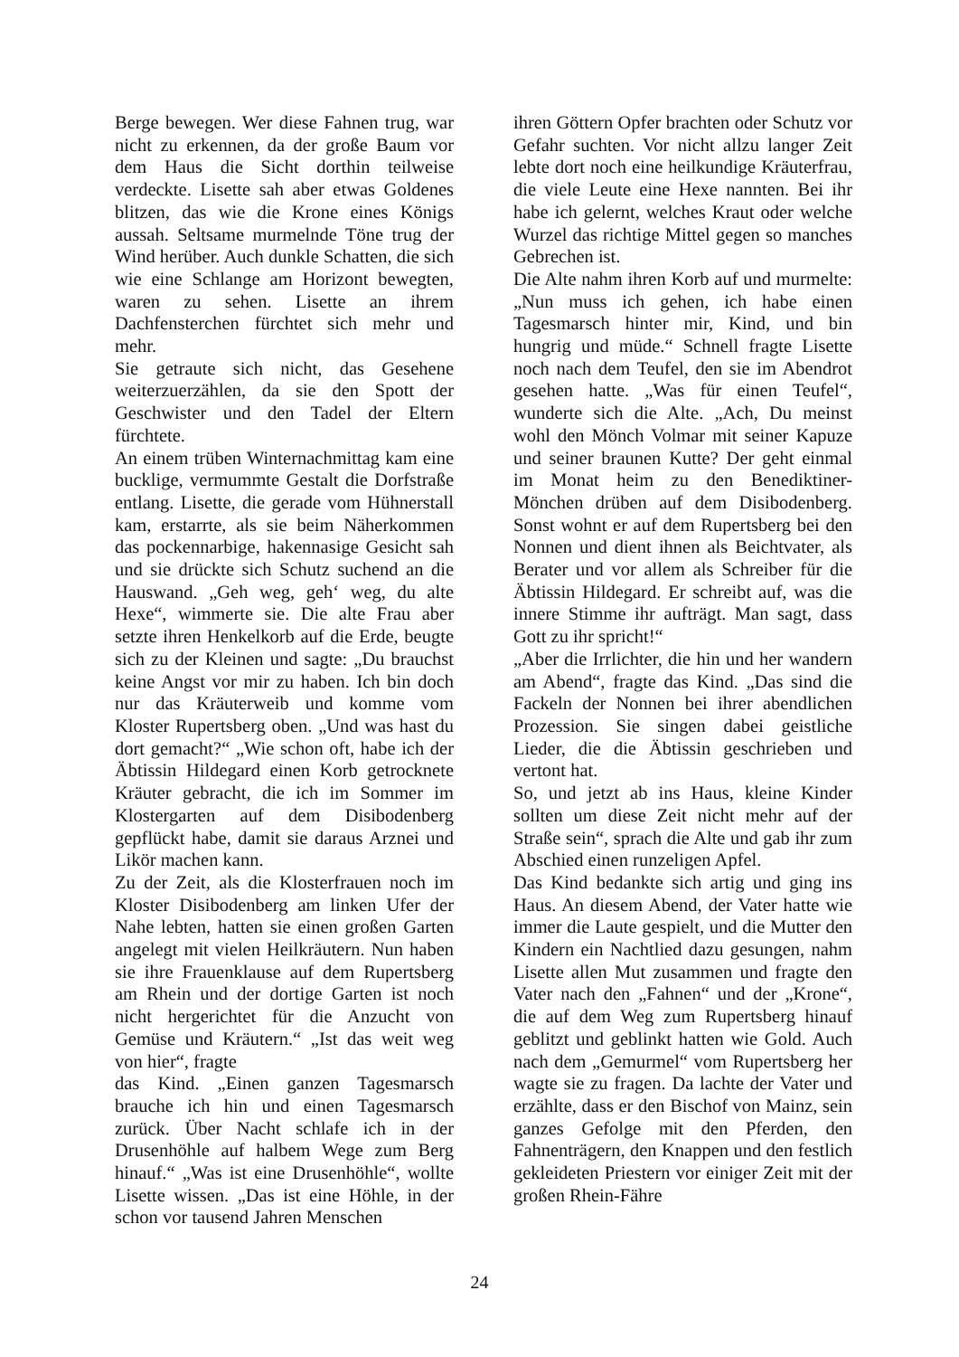Berge bewegen. Wer diese Fahnen trug, war nicht zu erkennen, da der große Baum vor dem Haus die Sicht dorthin teilweise verdeckte. Lisette sah aber etwas Goldenes blitzen, das wie die Krone eines Königs aussah. Seltsame murmelnde Töne trug der Wind herüber. Auch dunkle Schatten, die sich wie eine Schlange am Horizont bewegten, waren zu sehen. Lisette an ihrem Dachfensterchen fürchtet sich mehr und mehr.
Sie getraute sich nicht, das Gesehene weiterzuerzählen, da sie den Spott der Geschwister und den Tadel der Eltern fürchtete.
An einem trüben Winternachmittag kam eine bucklige, vermummte Gestalt die Dorfstraße entlang. Lisette, die gerade vom Hühnerstall kam, erstarrte, als sie beim Näherkommen das pockennarbige, hakennasige Gesicht sah und sie drückte sich Schutz suchend an die Hauswand. „Geh weg, geh‘ weg, du alte Hexe“, wimmerte sie. Die alte Frau aber setzte ihren Henkelkorb auf die Erde, beugte sich zu der Kleinen und sagte: „Du brauchst keine Angst vor mir zu haben. Ich bin doch nur das Kräuterweib und komme vom Kloster Rupertsberg oben. „Und was hast du dort gemacht?“ „Wie schon oft, habe ich der Äbtissin Hildegard einen Korb getrocknete Kräuter gebracht, die ich im Sommer im Klostergarten auf dem Disibodenberg gepflückt habe, damit sie daraus Arznei und Likör machen kann.
Zu der Zeit, als die Klosterfrauen noch im Kloster Disibodenberg am linken Ufer der Nahe lebten, hatten sie einen großen Garten angelegt mit vielen Heilkräutern. Nun haben sie ihre Frauenklause auf dem Rupertsberg am Rhein und der dortige Garten ist noch nicht hergerichtet für die Anzucht von Gemüse und Kräutern.“ „Ist das weit weg von hier“, fragte
das Kind. „Einen ganzen Tagesmarsch brauche ich hin und einen Tagesmarsch zurück. Über Nacht schlafe ich in der Drusenhöhle auf halbem Wege zum Berg hinauf.“ „Was ist eine Drusenhöhle“, wollte Lisette wissen. „Das ist eine Höhle, in der schon vor tausend Jahren Menschen
ihren Göttern Opfer brachten oder Schutz vor Gefahr suchten. Vor nicht allzu langer Zeit lebte dort noch eine heilkundige Kräuterfrau, die viele Leute eine Hexe nannten. Bei ihr habe ich gelernt, welches Kraut oder welche Wurzel das richtige Mittel gegen so manches Gebrechen ist.
Die Alte nahm ihren Korb auf und murmelte: „Nun muss ich gehen, ich habe einen Tagesmarsch hinter mir, Kind, und bin hungrig und müde.“ Schnell fragte Lisette noch nach dem Teufel, den sie im Abendrot gesehen hatte. „Was für einen Teufel“, wunderte sich die Alte. „Ach, Du meinst wohl den Mönch Volmar mit seiner Kapuze und seiner braunen Kutte? Der geht einmal im Monat heim zu den Benediktiner-Mönchen drüben auf dem Disibodenberg. Sonst wohnt er auf dem Rupertsberg bei den Nonnen und dient ihnen als Beichtvater, als Berater und vor allem als Schreiber für die Äbtissin Hildegard. Er schreibt auf, was die innere Stimme ihr aufträgt. Man sagt, dass Gott zu ihr spricht!“
„Aber die Irrlichter, die hin und her wandern am Abend“, fragte das Kind. „Das sind die Fackeln der Nonnen bei ihrer abendlichen Prozession. Sie singen dabei geistliche Lieder, die die Äbtissin geschrieben und vertont hat.
So, und jetzt ab ins Haus, kleine Kinder sollten um diese Zeit nicht mehr auf der Straße sein“, sprach die Alte und gab ihr zum Abschied einen runzeligen Apfel.
Das Kind bedankte sich artig und ging ins Haus. An diesem Abend, der Vater hatte wie immer die Laute gespielt, und die Mutter den Kindern ein Nachtlied dazu gesungen, nahm Lisette allen Mut zusammen und fragte den Vater nach den „Fahnen“ und der „Krone“, die auf dem Weg zum Rupertsberg hinauf geblitzt und geblinkt hatten wie Gold. Auch nach dem „Gemurmel“ vom Rupertsberg her wagte sie zu fragen. Da lachte der Vater und erzählte, dass er den Bischof von Mainz, sein ganzes Gefolge mit den Pferden, den Fahnenträgern, den Knappen und den festlich gekleideten Priestern vor einiger Zeit mit der großen Rhein-Fähre
24